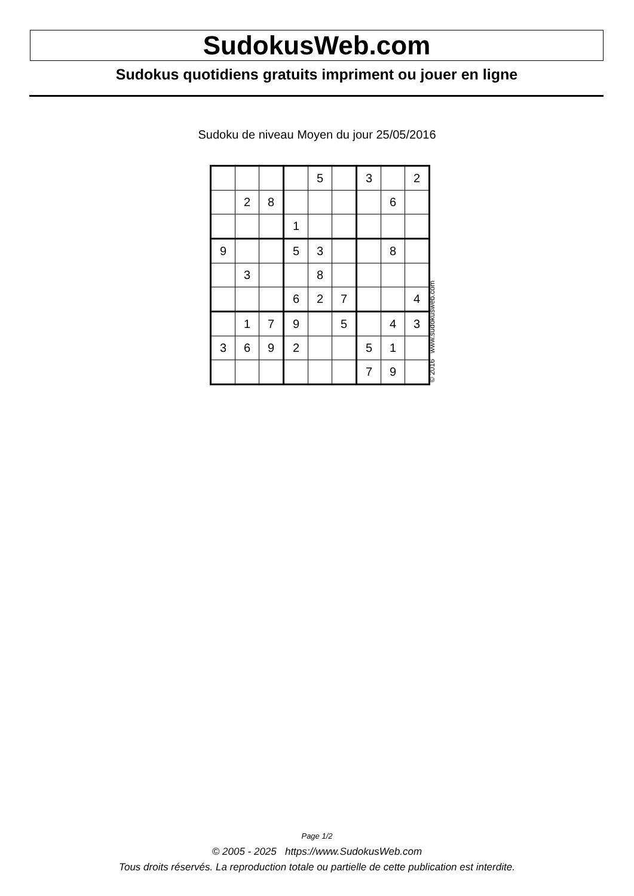SudokusWeb.com
Sudokus quotidiens gratuits impriment ou jouer en ligne
Sudoku de niveau Moyen du jour 25/05/2016
| | | | | 5 | | 3 | | 2 |
| | 2 | 8 | | | | | 6 | |
| | | | 1 | | | | | |
| 9 | | | 5 | 3 | | | 8 | |
| | 3 | | | 8 | | | | |
| | | | 6 | 2 | 7 | | | 4 |
| | 1 | 7 | 9 | | 5 | | 4 | 3 |
| 3 | 6 | 9 | 2 | | | 5 | 1 | |
| | | | | | | 7 | 9 | |
© 2016 www.sudokusweb.com
Page 1/2
© 2005 - 2025 https://www.SudokusWeb.com
Tous droits réservés. La reproduction totale ou partielle de cette publication est interdite.